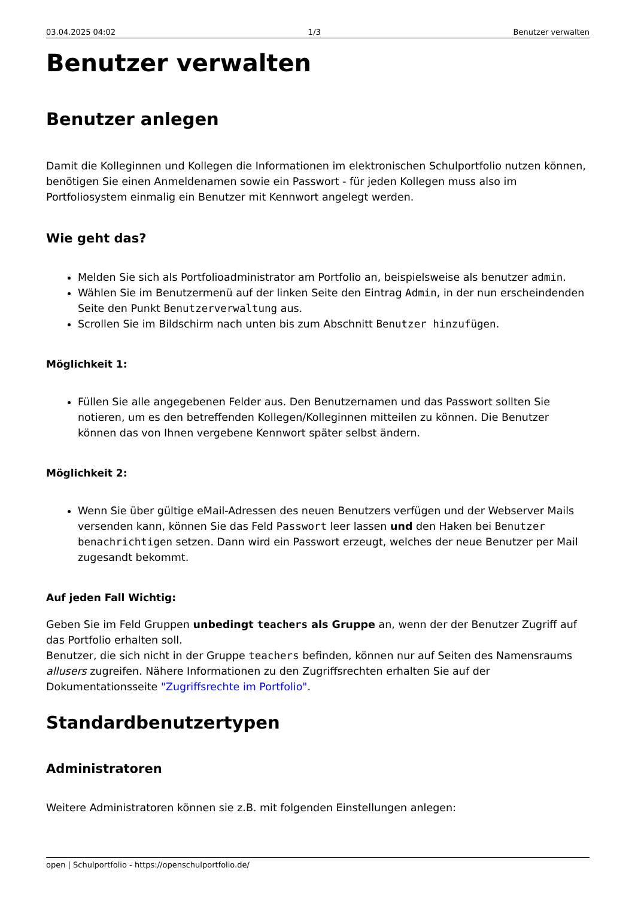03.04.2025 04:02 1/3 Benutzer verwalten
Benutzer verwalten
Benutzer anlegen
Damit die Kolleginnen und Kollegen die Informationen im elektronischen Schulportfolio nutzen können, benötigen Sie einen Anmeldenamen sowie ein Passwort - für jeden Kollegen muss also im Portfoliosystem einmalig ein Benutzer mit Kennwort angelegt werden.
Wie geht das?
Melden Sie sich als Portfolioadministrator am Portfolio an, beispielsweise als benutzer admin.
Wählen Sie im Benutzermenü auf der linken Seite den Eintrag Admin, in der nun erscheindenden Seite den Punkt Benutzerverwaltung aus.
Scrollen Sie im Bildschirm nach unten bis zum Abschnitt Benutzer hinzufügen.
Möglichkeit 1:
Füllen Sie alle angegebenen Felder aus. Den Benutzernamen und das Passwort sollten Sie notieren, um es den betreffenden Kollegen/Kolleginnen mitteilen zu können. Die Benutzer können das von Ihnen vergebene Kennwort später selbst ändern.
Möglichkeit 2:
Wenn Sie über gültige eMail-Adressen des neuen Benutzers verfügen und der Webserver Mails versenden kann, können Sie das Feld Passwort leer lassen und den Haken bei Benutzer benachrichtigen setzen. Dann wird ein Passwort erzeugt, welches der neue Benutzer per Mail zugesandt bekommt.
Auf jeden Fall Wichtig:
Geben Sie im Feld Gruppen unbedingt teachers als Gruppe an, wenn der der Benutzer Zugriff auf das Portfolio erhalten soll.
Benutzer, die sich nicht in der Gruppe teachers befinden, können nur auf Seiten des Namensraums allusers zugreifen. Nähere Informationen zu den Zugriffsrechten erhalten Sie auf der Dokumentationsseite "Zugriffsrechte im Portfolio".
Standardbenutzertypen
Administratoren
Weitere Administratoren können sie z.B. mit folgenden Einstellungen anlegen:
open | Schulportfolio - https://openschulportfolio.de/